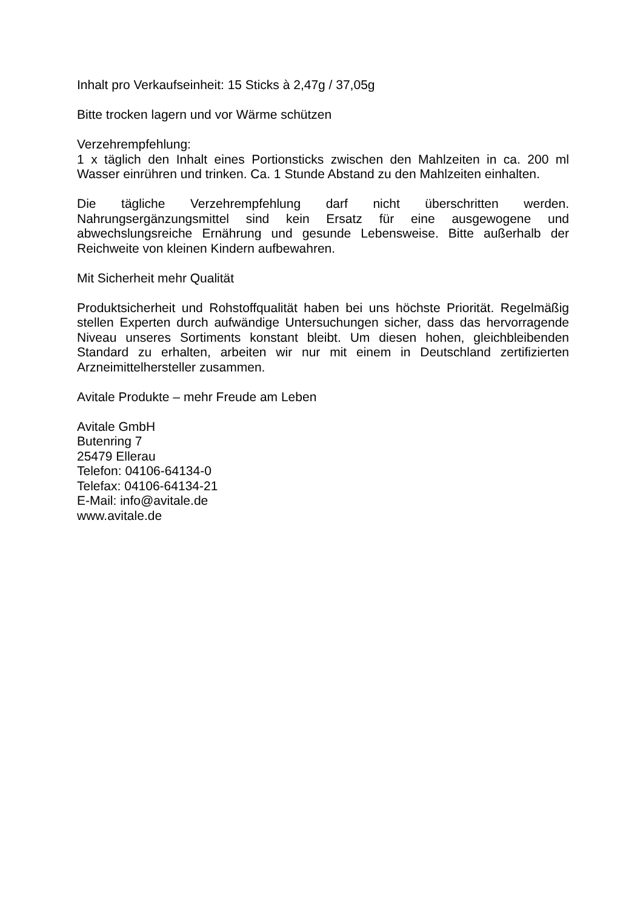Inhalt pro Verkaufseinheit: 15 Sticks à 2,47g / 37,05g
Bitte trocken lagern und vor Wärme schützen
Verzehrempfehlung:
1 x täglich den Inhalt eines Portionsticks zwischen den Mahlzeiten in ca. 200 ml Wasser einrühren und trinken. Ca. 1 Stunde Abstand zu den Mahlzeiten einhalten.
Die tägliche Verzehrempfehlung darf nicht überschritten werden. Nahrungsergänzungsmittel sind kein Ersatz für eine ausgewogene und abwechslungsreiche Ernährung und gesunde Lebensweise. Bitte außerhalb der Reichweite von kleinen Kindern aufbewahren.
Mit Sicherheit mehr Qualität
Produktsicherheit und Rohstoffqualität haben bei uns höchste Priorität. Regelmäßig stellen Experten durch aufwändige Untersuchungen sicher, dass das hervorragende Niveau unseres Sortiments konstant bleibt. Um diesen hohen, gleichbleibenden Standard zu erhalten, arbeiten wir nur mit einem in Deutschland zertifizierten Arzneimittelhersteller zusammen.
Avitale Produkte – mehr Freude am Leben
Avitale GmbH
Butenring 7
25479 Ellerau
Telefon: 04106-64134-0
Telefax: 04106-64134-21
E-Mail: info@avitale.de
www.avitale.de